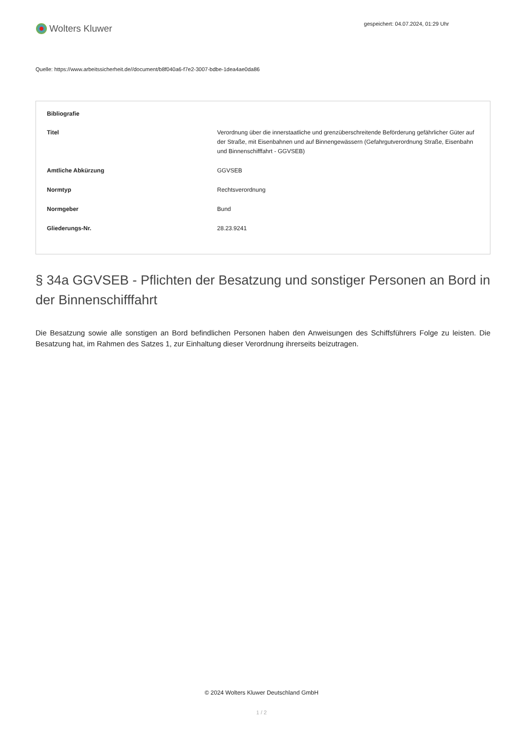Wolters Kluwer
gespeichert: 04.07.2024, 01:29 Uhr
Quelle: https://www.arbeitssicherheit.de//document/b8f040a6-f7e2-3007-bdbe-1dea4ae0da86
| Bibliografie | |
| --- | --- |
| Titel | Verordnung über die innerstaatliche und grenzüberschreitende Beförderung gefährlicher Güter auf der Straße, mit Eisenbahnen und auf Binnengewässern (Gefahrgutverordnung Straße, Eisenbahn und Binnenschifffahrt - GGVSEB) |
| Amtliche Abkürzung | GGVSEB |
| Normtyp | Rechtsverordnung |
| Normgeber | Bund |
| Gliederungs-Nr. | 28.23.9241 |
§ 34a GGVSEB - Pflichten der Besatzung und sonstiger Personen an Bord in der Binnenschifffahrt
Die Besatzung sowie alle sonstigen an Bord befindlichen Personen haben den Anweisungen des Schiffsführers Folge zu leisten. Die Besatzung hat, im Rahmen des Satzes 1, zur Einhaltung dieser Verordnung ihrerseits beizutragen.
© 2024 Wolters Kluwer Deutschland GmbH
1 / 2